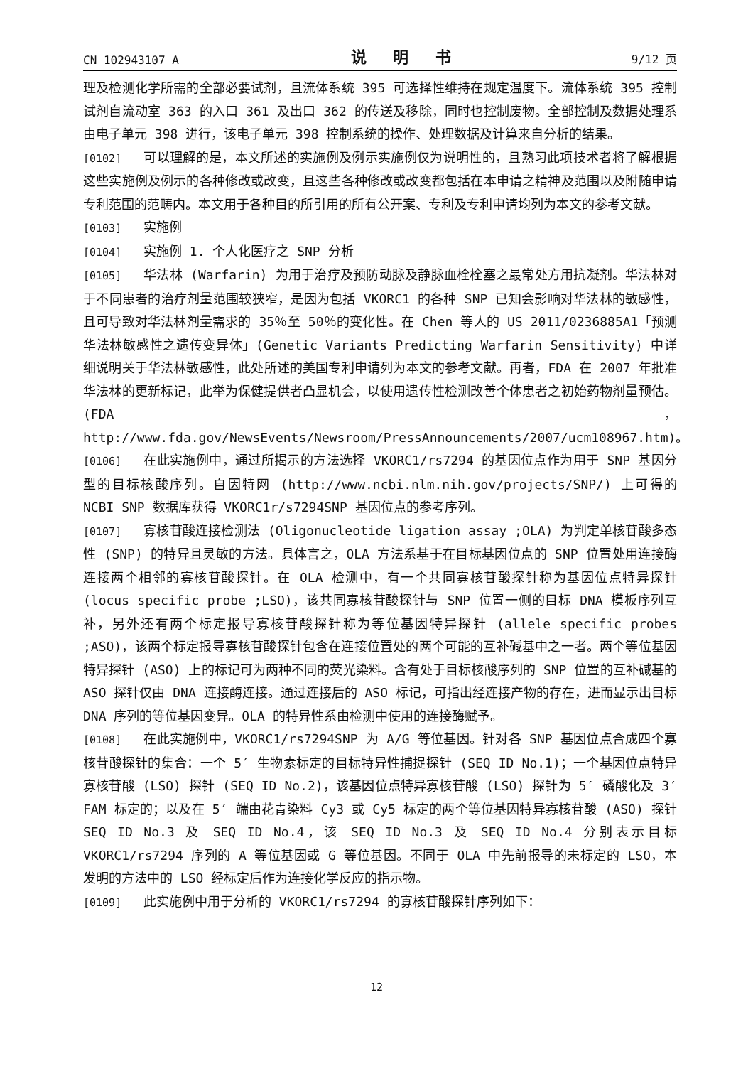CN 102943107 A 说 明 书 9/12 页
理及检测化学所需的全部必要试剂，且流体系统 395 可选择性维持在规定温度下。流体系统 395 控制试剂自流动室 363 的入口 361 及出口 362 的传送及移除，同时也控制废物。全部控制及数据处理系由电子单元 398 进行，该电子单元 398 控制系统的操作、处理数据及计算来自分析的结果。
[0102] 可以理解的是，本文所述的实施例及例示实施例仅为说明性的，且熟习此项技术者将了解根据这些实施例及例示的各种修改或改变，且这些各种修改或改变都包括在本申请之精神及范围以及附随申请专利范围的范畴内。本文用于各种目的所引用的所有公开案、专利及专利申请均列为本文的参考文献。
[0103] 实施例
[0104] 实施例 1. 个人化医疗之 SNP 分析
[0105] 华法林 (Warfarin) 为用于治疗及预防动脉及静脉血栓栓塞之最常处方用抗凝剂。华法林对于不同患者的治疗剂量范围较狭窄，是因为包括 VKORC1 的各种 SNP 已知会影响对华法林的敏感性，且可导致对华法林剂量需求的 35％至 50％的变化性。在 Chen 等人的 US 2011/0236885A1「预测华法林敏感性之遗传变异体」(Genetic Variants Predicting Warfarin Sensitivity) 中详细说明关于华法林敏感性，此处所述的美国专利申请列为本文的参考文献。再者，FDA 在 2007 年批准华法林的更新标记，此举为保健提供者凸显机会，以使用遗传性检测改善个体患者之初始药物剂量预估。(FDA，http://www.fda.gov/NewsEvents/Newsroom/PressAnnouncements/2007/ucm108967.htm)。
[0106] 在此实施例中，通过所揭示的方法选择 VKORC1/rs7294 的基因位点作为用于 SNP 基因分型的目标核酸序列。自因特网 (http://www.ncbi.nlm.nih.gov/projects/SNP/) 上可得的 NCBI SNP 数据库获得 VKORC1r/s7294SNP 基因位点的参考序列。
[0107] 寡核苷酸连接检测法 (Oligonucleotide ligation assay ;OLA) 为判定单核苷酸多态性 (SNP) 的特异且灵敏的方法。具体言之，OLA 方法系基于在目标基因位点的 SNP 位置处用连接酶连接两个相邻的寡核苷酸探针。在 OLA 检测中，有一个共同寡核苷酸探针称为基因位点特异探针 (locus specific probe ;LSO)，该共同寡核苷酸探针与 SNP 位置一侧的目标 DNA 模板序列互补，另外还有两个标定报导寡核苷酸探针称为等位基因特异探针 (allele specific probes ;ASO)，该两个标定报导寡核苷酸探针包含在连接位置处的两个可能的互补碱基中之一者。两个等位基因特异探针 (ASO) 上的标记可为两种不同的荧光染料。含有处于目标核酸序列的 SNP 位置的互补碱基的 ASO 探针仅由 DNA 连接酶连接。通过连接后的 ASO 标记，可指出经连接产物的存在，进而显示出目标 DNA 序列的等位基因变异。OLA 的特异性系由检测中使用的连接酶赋予。
[0108] 在此实施例中，VKORC1/rs7294SNP 为 A/G 等位基因。针对各 SNP 基因位点合成四个寡核苷酸探针的集合：一个 5′ 生物素标定的目标特异性捕捉探针 (SEQ ID No.1)；一个基因位点特异寡核苷酸 (LSO) 探针 (SEQ ID No.2)，该基因位点特异寡核苷酸 (LSO) 探针为 5′ 磷酸化及 3′ FAM 标定的；以及在 5′ 端由花青染料 Cy3 或 Cy5 标定的两个等位基因特异寡核苷酸 (ASO) 探针 SEQ ID No.3 及 SEQ ID No.4，该 SEQ ID No.3 及 SEQ ID No.4 分别表示目标 VKORC1/rs7294 序列的 A 等位基因或 G 等位基因。不同于 OLA 中先前报导的未标定的 LSO，本发明的方法中的 LSO 经标定后作为连接化学反应的指示物。
[0109] 此实施例中用于分析的 VKORC1/rs7294 的寡核苷酸探针序列如下：
12